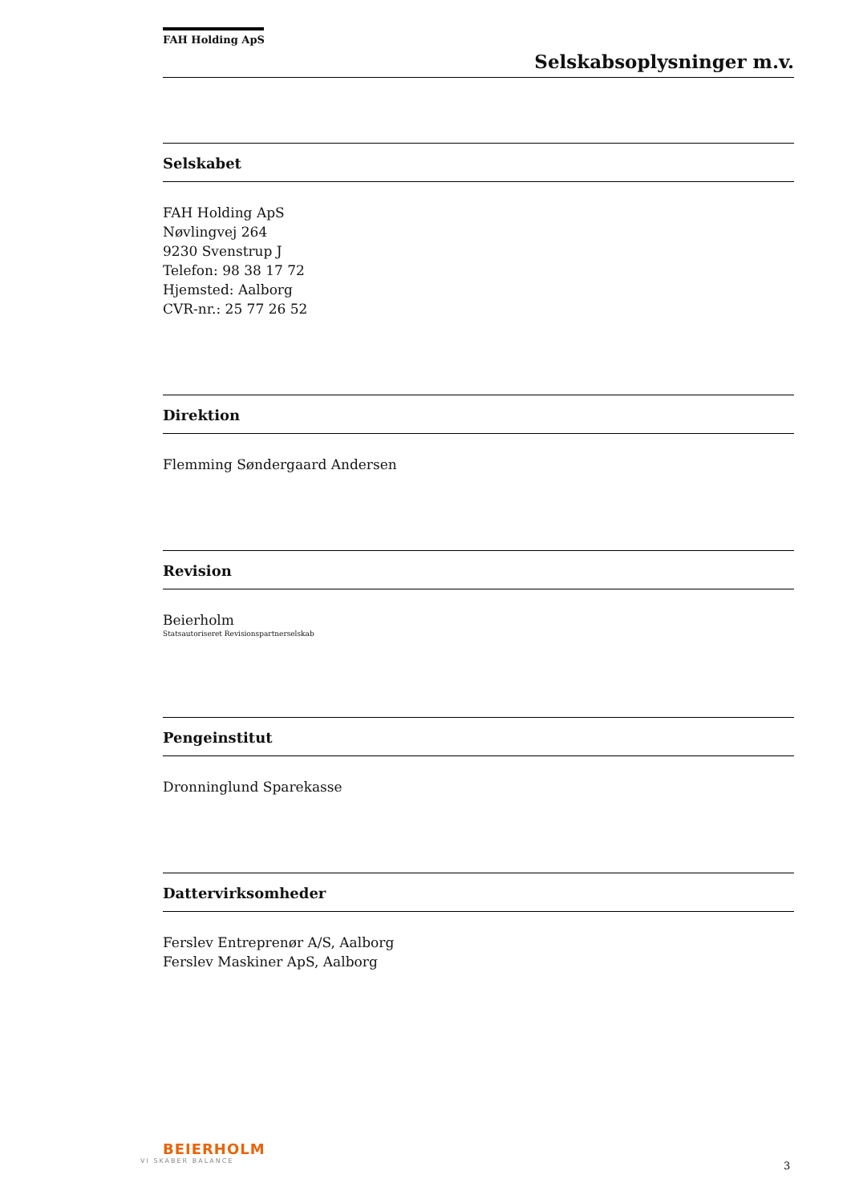FAH Holding ApS
Selskabsoplysninger m.v.
Selskabet
FAH Holding ApS
Nøvlingvej 264
9230 Svenstrup J
Telefon: 98 38 17 72
Hjemsted: Aalborg
CVR-nr.: 25 77 26 52
Direktion
Flemming Søndergaard Andersen
Revision
Beierholm
Statsautoriseret Revisionspartnerselskab
Pengeinstitut
Dronninglund Sparekasse
Dattervirksomheder
Ferslev Entreprenør A/S, Aalborg
Ferslev Maskiner ApS, Aalborg
BEIERHOLM
VI SKABER BALANCE
3